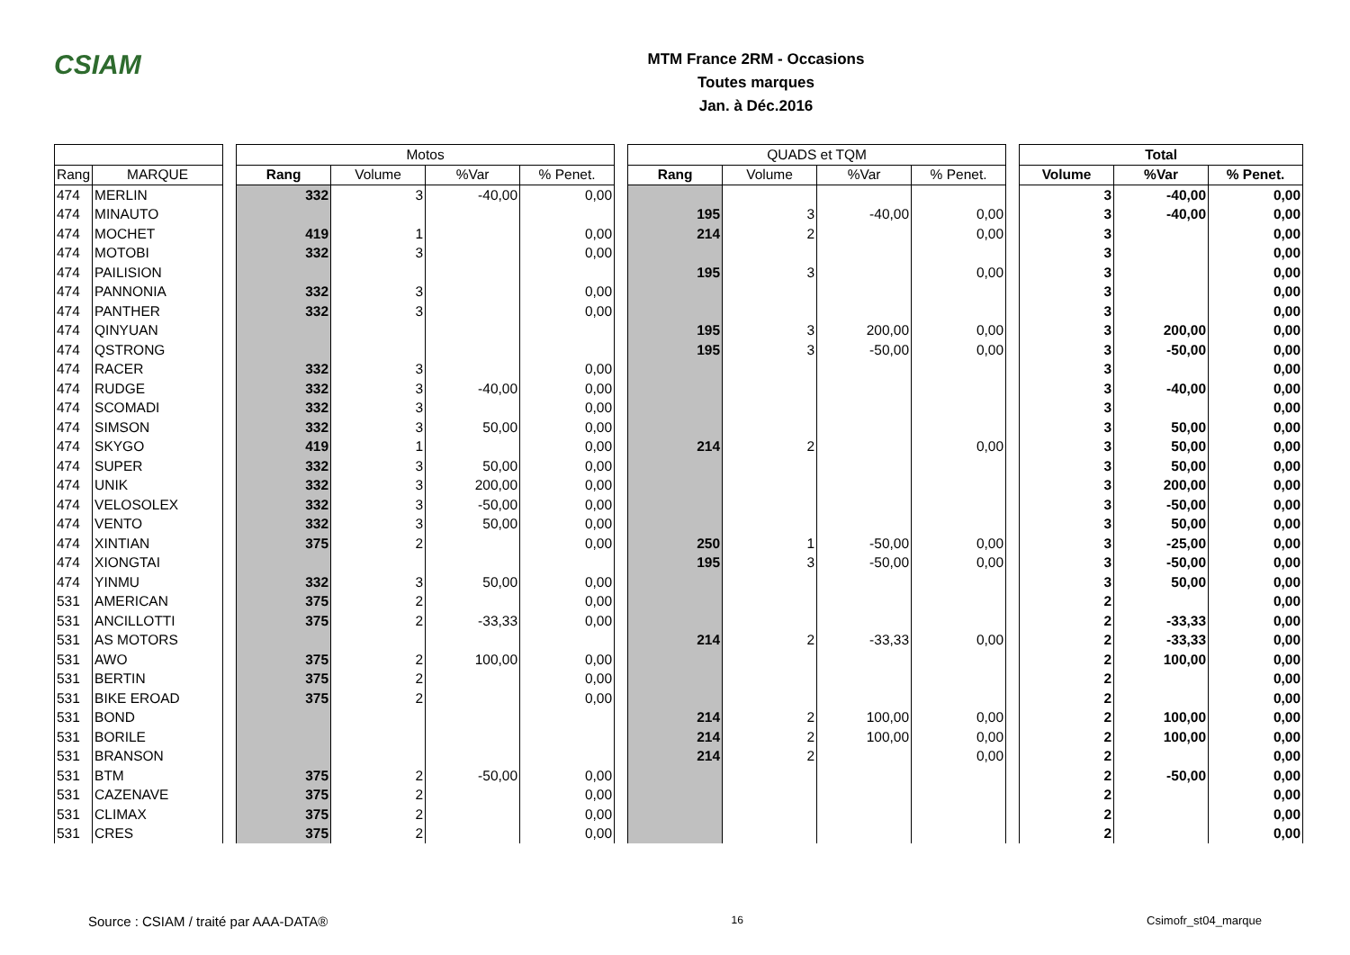CSIAM
MTM France 2RM - Occasions
Toutes marques
Jan. à Déc.2016
| | | | Motos | | | | | QUADS et TQM | | | | | Total | | |
| Rang | MARQUE | | Rang | Volume | %Var | % Penet. | | Rang | Volume | %Var | % Penet. | | Volume | %Var | % Penet. |
| 474 | MERLIN | | 332 | 3 | -40,00 | 0,00 | | | | | | | 3 | -40,00 | 0,00 |
| 474 | MINAUTO | | | | | | | 195 | 3 | -40,00 | 0,00 | | 3 | -40,00 | 0,00 |
| 474 | MOCHET | | 419 | 1 | | 0,00 | | 214 | 2 | | 0,00 | | 3 | | 0,00 |
| 474 | MOTOBI | | 332 | 3 | | 0,00 | | | | | | | 3 | | 0,00 |
| 474 | PAILISION | | | | | | | 195 | 3 | | 0,00 | | 3 | | 0,00 |
| 474 | PANNONIA | | 332 | 3 | | 0,00 | | | | | | | 3 | | 0,00 |
| 474 | PANTHER | | 332 | 3 | | 0,00 | | | | | | | 3 | | 0,00 |
| 474 | QINYUAN | | | | | | | 195 | 3 | 200,00 | 0,00 | | 3 | 200,00 | 0,00 |
| 474 | QSTRONG | | | | | | | 195 | 3 | -50,00 | 0,00 | | 3 | -50,00 | 0,00 |
| 474 | RACER | | 332 | 3 | | 0,00 | | | | | | | 3 | | 0,00 |
| 474 | RUDGE | | 332 | 3 | -40,00 | 0,00 | | | | | | | 3 | -40,00 | 0,00 |
| 474 | SCOMADI | | 332 | 3 | | 0,00 | | | | | | | 3 | | 0,00 |
| 474 | SIMSON | | 332 | 3 | 50,00 | 0,00 | | | | | | | 3 | 50,00 | 0,00 |
| 474 | SKYGO | | 419 | 1 | | 0,00 | | 214 | 2 | | 0,00 | | 3 | 50,00 | 0,00 |
| 474 | SUPER | | 332 | 3 | 50,00 | 0,00 | | | | | | | 3 | 50,00 | 0,00 |
| 474 | UNIK | | 332 | 3 | 200,00 | 0,00 | | | | | | | 3 | 200,00 | 0,00 |
| 474 | VELOSOLEX | | 332 | 3 | -50,00 | 0,00 | | | | | | | 3 | -50,00 | 0,00 |
| 474 | VENTO | | 332 | 3 | 50,00 | 0,00 | | | | | | | 3 | 50,00 | 0,00 |
| 474 | XINTIAN | | 375 | 2 | | 0,00 | | 250 | 1 | -50,00 | 0,00 | | 3 | -25,00 | 0,00 |
| 474 | XIONGTAI | | | | | | | 195 | 3 | -50,00 | 0,00 | | 3 | -50,00 | 0,00 |
| 474 | YINMU | | 332 | 3 | 50,00 | 0,00 | | | | | | | 3 | 50,00 | 0,00 |
| 531 | AMERICAN | | 375 | 2 | | 0,00 | | | | | | | 2 | | 0,00 |
| 531 | ANCILLOTTI | | 375 | 2 | -33,33 | 0,00 | | | | | | | 2 | -33,33 | 0,00 |
| 531 | AS MOTORS | | | | | | | 214 | 2 | -33,33 | 0,00 | | 2 | -33,33 | 0,00 |
| 531 | AWO | | 375 | 2 | 100,00 | 0,00 | | | | | | | 2 | 100,00 | 0,00 |
| 531 | BERTIN | | 375 | 2 | | 0,00 | | | | | | | 2 | | 0,00 |
| 531 | BIKE EROAD | | 375 | 2 | | 0,00 | | | | | | | 2 | | 0,00 |
| 531 | BOND | | | | | | | 214 | 2 | 100,00 | 0,00 | | 2 | 100,00 | 0,00 |
| 531 | BORILE | | | | | | | 214 | 2 | 100,00 | 0,00 | | 2 | 100,00 | 0,00 |
| 531 | BRANSON | | | | | | | 214 | 2 | | 0,00 | | 2 | | 0,00 |
| 531 | BTM | | 375 | 2 | -50,00 | 0,00 | | | | | | | 2 | -50,00 | 0,00 |
| 531 | CAZENAVE | | 375 | 2 | | 0,00 | | | | | | | 2 | | 0,00 |
| 531 | CLIMAX | | 375 | 2 | | 0,00 | | | | | | | 2 | | 0,00 |
| 531 | CRES | | 375 | 2 | | 0,00 | | | | | | | 2 | | 0,00 |
Source : CSIAM / traité par AAA-DATA® 16 Csimofr_st04_marque